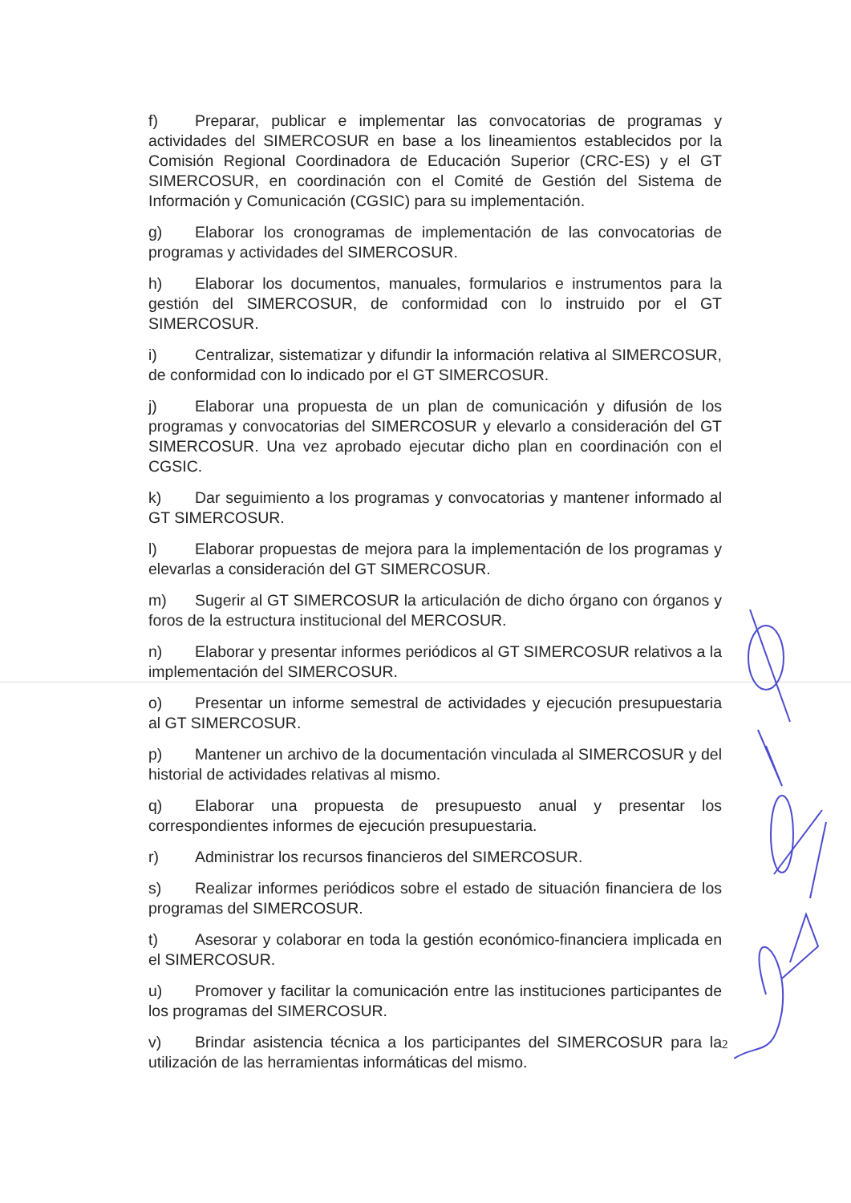f) Preparar, publicar e implementar las convocatorias de programas y actividades del SIMERCOSUR en base a los lineamientos establecidos por la Comisión Regional Coordinadora de Educación Superior (CRC-ES) y el GT SIMERCOSUR, en coordinación con el Comité de Gestión del Sistema de Información y Comunicación (CGSIC) para su implementación.
g) Elaborar los cronogramas de implementación de las convocatorias de programas y actividades del SIMERCOSUR.
h) Elaborar los documentos, manuales, formularios e instrumentos para la gestión del SIMERCOSUR, de conformidad con lo instruido por el GT SIMERCOSUR.
i) Centralizar, sistematizar y difundir la información relativa al SIMERCOSUR, de conformidad con lo indicado por el GT SIMERCOSUR.
j) Elaborar una propuesta de un plan de comunicación y difusión de los programas y convocatorias del SIMERCOSUR y elevarlo a consideración del GT SIMERCOSUR. Una vez aprobado ejecutar dicho plan en coordinación con el CGSIC.
k) Dar seguimiento a los programas y convocatorias y mantener informado al GT SIMERCOSUR.
l) Elaborar propuestas de mejora para la implementación de los programas y elevarlas a consideración del GT SIMERCOSUR.
m) Sugerir al GT SIMERCOSUR la articulación de dicho órgano con órganos y foros de la estructura institucional del MERCOSUR.
n) Elaborar y presentar informes periódicos al GT SIMERCOSUR relativos a la implementación del SIMERCOSUR.
o) Presentar un informe semestral de actividades y ejecución presupuestaria al GT SIMERCOSUR.
p) Mantener un archivo de la documentación vinculada al SIMERCOSUR y del historial de actividades relativas al mismo.
q) Elaborar una propuesta de presupuesto anual y presentar los correspondientes informes de ejecución presupuestaria.
r) Administrar los recursos financieros del SIMERCOSUR.
s) Realizar informes periódicos sobre el estado de situación financiera de los programas del SIMERCOSUR.
t) Asesorar y colaborar en toda la gestión económico-financiera implicada en el SIMERCOSUR.
u) Promover y facilitar la comunicación entre las instituciones participantes de los programas del SIMERCOSUR.
v) Brindar asistencia técnica a los participantes del SIMERCOSUR para la utilización de las herramientas informáticas del mismo.
2